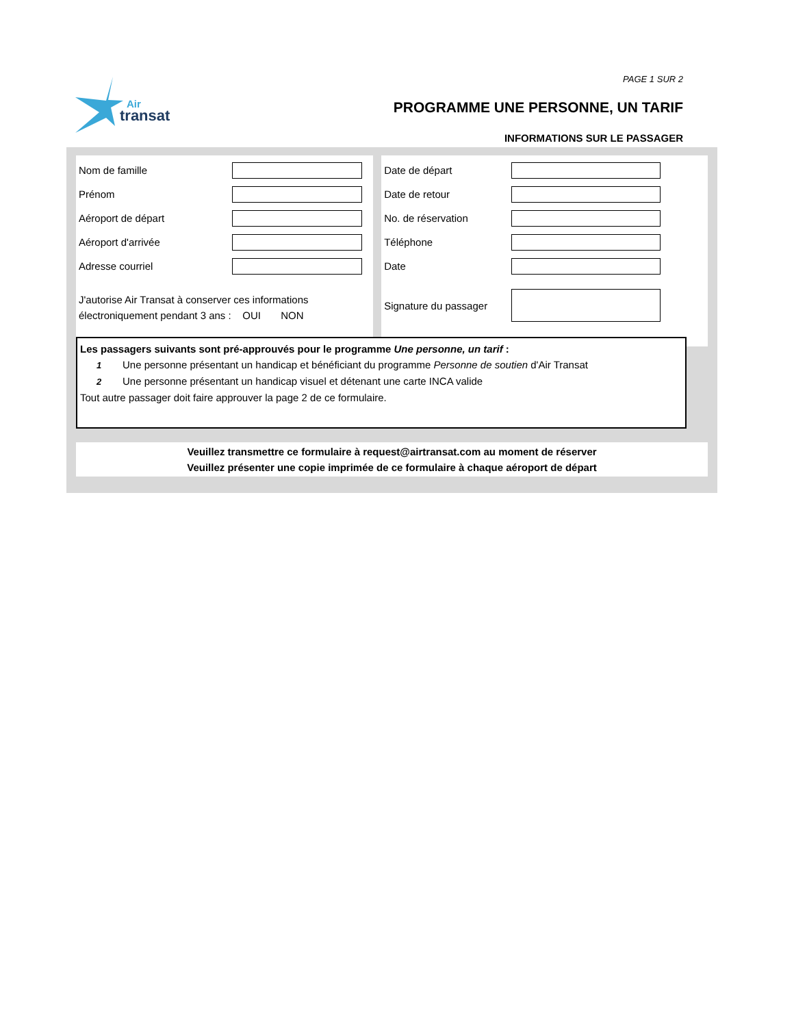Air
transat
PAGE 1 SUR 2
PROGRAMME UNE PERSONNE, UN TARIF
INFORMATIONS SUR LE PASSAGER
Nom de famille
Prénom
Aéroport de départ
Aéroport d'arrivée
Adresse courriel
J'autorise Air Transat à conserver ces informations
électroniquement pendant 3 ans : OUI NON
Date de départ
Date de retour
No. de réservation
Téléphone
Date
Signature du passager
Les passagers suivants sont pré-approuvés pour le programme Une personne, un tarif :
1 Une personne présentant un handicap et bénéficiant du programme Personne de soutien d'Air Transat
2 Une personne présentant un handicap visuel et détenant une carte INCA valide
Tout autre passager doit faire approuver la page 2 de ce formulaire.
Veuillez transmettre ce formulaire à request@airtransat.com au moment de réserver
Veuillez présenter une copie imprimée de ce formulaire à chaque aéroport de départ